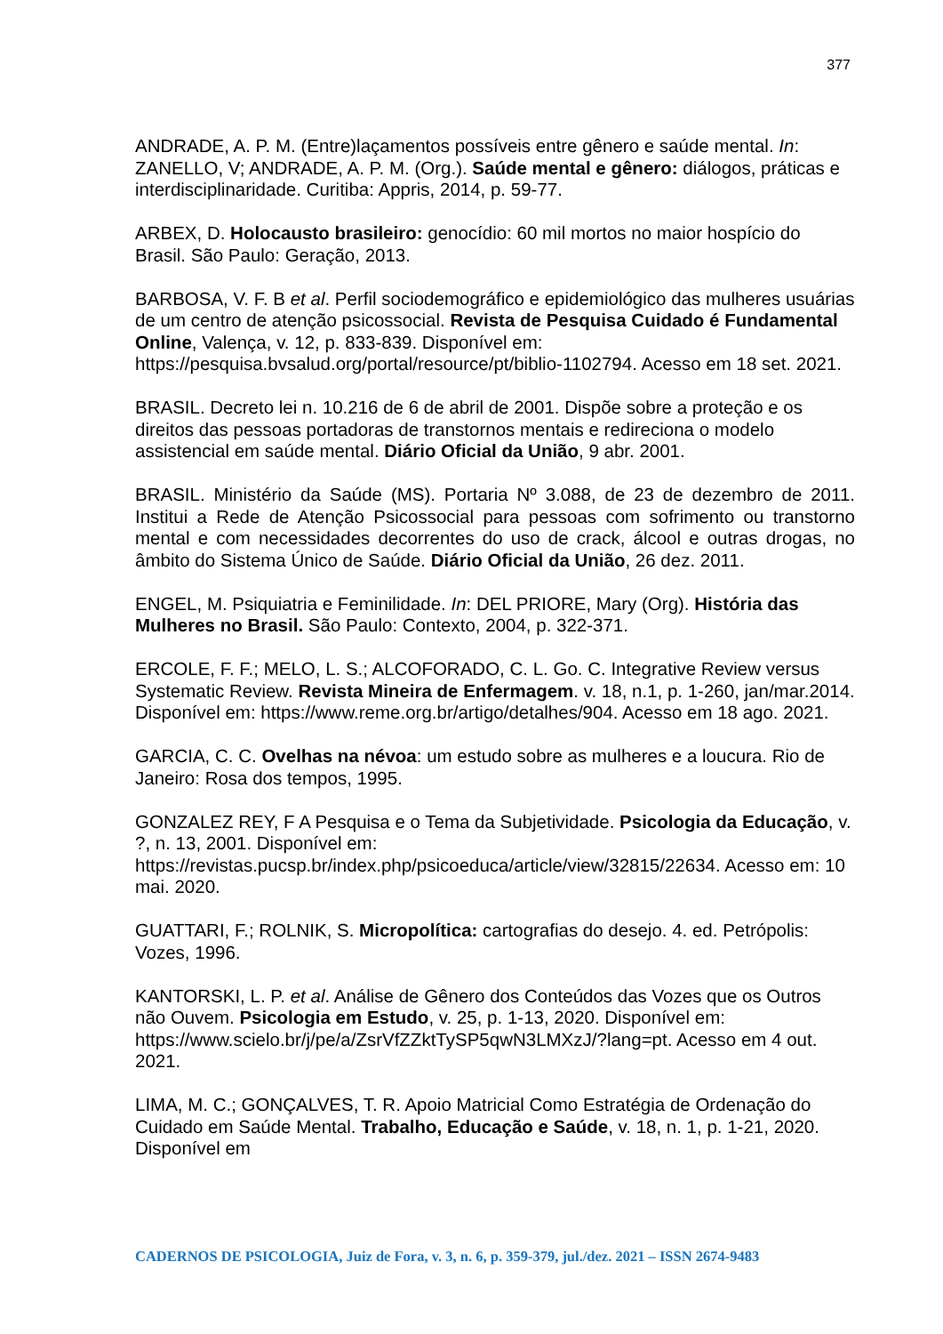377
ANDRADE, A. P. M. (Entre)laçamentos possíveis entre gênero e saúde mental. In: ZANELLO, V; ANDRADE, A. P. M. (Org.). Saúde mental e gênero: diálogos, práticas e interdisciplinaridade. Curitiba: Appris, 2014, p. 59-77.
ARBEX, D. Holocausto brasileiro: genocídio: 60 mil mortos no maior hospício do Brasil. São Paulo: Geração, 2013.
BARBOSA, V. F. B et al. Perfil sociodemográfico e epidemiológico das mulheres usuárias de um centro de atenção psicossocial. Revista de Pesquisa Cuidado é Fundamental Online, Valença, v. 12, p. 833-839. Disponível em: https://pesquisa.bvsalud.org/portal/resource/pt/biblio-1102794. Acesso em 18 set. 2021.
BRASIL. Decreto lei n. 10.216 de 6 de abril de 2001. Dispõe sobre a proteção e os direitos das pessoas portadoras de transtornos mentais e redireciona o modelo assistencial em saúde mental. Diário Oficial da União, 9 abr. 2001.
BRASIL. Ministério da Saúde (MS). Portaria Nº 3.088, de 23 de dezembro de 2011. Institui a Rede de Atenção Psicossocial para pessoas com sofrimento ou transtorno mental e com necessidades decorrentes do uso de crack, álcool e outras drogas, no âmbito do Sistema Único de Saúde. Diário Oficial da União, 26 dez. 2011.
ENGEL, M. Psiquiatria e Feminilidade. In: DEL PRIORE, Mary (Org). História das Mulheres no Brasil. São Paulo: Contexto, 2004, p. 322-371.
ERCOLE, F. F.; MELO, L. S.; ALCOFORADO, C. L. Go. C. Integrative Review versus Systematic Review. Revista Mineira de Enfermagem. v. 18, n.1, p. 1-260, jan/mar.2014. Disponível em: https://www.reme.org.br/artigo/detalhes/904. Acesso em 18 ago. 2021.
GARCIA, C. C. Ovelhas na névoa: um estudo sobre as mulheres e a loucura. Rio de Janeiro: Rosa dos tempos, 1995.
GONZALEZ REY, F A Pesquisa e o Tema da Subjetividade. Psicologia da Educação, v. ?, n. 13, 2001. Disponível em: https://revistas.pucsp.br/index.php/psicoeduca/article/view/32815/22634. Acesso em: 10 mai. 2020.
GUATTARI, F.; ROLNIK, S. Micropolítica: cartografias do desejo. 4. ed. Petrópolis: Vozes, 1996.
KANTORSKI, L. P. et al. Análise de Gênero dos Conteúdos das Vozes que os Outros não Ouvem. Psicologia em Estudo, v. 25, p. 1-13, 2020. Disponível em: https://www.scielo.br/j/pe/a/ZsrVfZZktTySP5qwN3LMXzJ/?lang=pt. Acesso em 4 out. 2021.
LIMA, M. C.; GONÇALVES, T. R. Apoio Matricial Como Estratégia de Ordenação do Cuidado em Saúde Mental. Trabalho, Educação e Saúde, v. 18, n. 1, p. 1-21, 2020. Disponível em
CADERNOS DE PSICOLOGIA, Juiz de Fora, v. 3, n. 6, p. 359-379, jul./dez. 2021 – ISSN 2674-9483